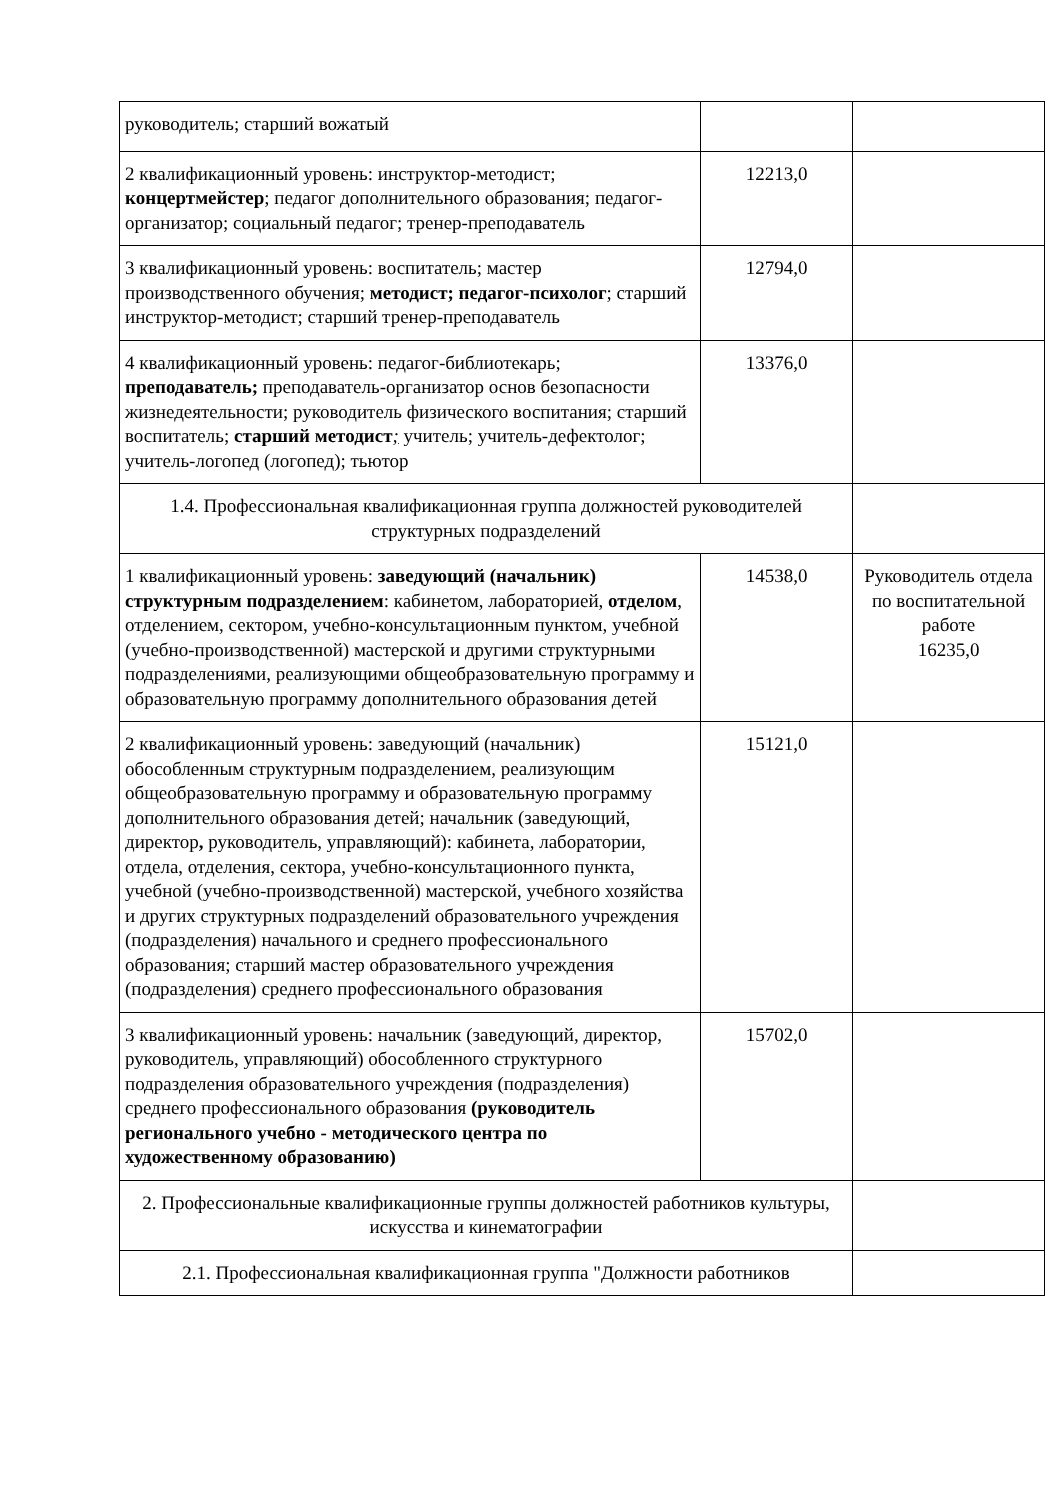| руководитель; старший вожатый | | |
| 2 квалификационный уровень: инструктор-методист; концертмейстер ; педагог дополнительного образования; педагог-организатор; социальный педагог; тренер-преподаватель | 12213,0 | |
| 3 квалификационный уровень: воспитатель; мастер производственного обучения; методист; педагог-психолог ; старший инструктор-методист; старший тренер-преподаватель | 12794,0 | |
| 4 квалификационный уровень: педагог-библиотекарь; преподаватель; преподаватель-организатор основ безопасности жизнедеятельности; руководитель физического воспитания; старший воспитатель; старший методист ; учитель; учитель-дефектолог; учитель-логопед (логопед); тьютор | 13376,0 | |
| 1.4. Профессиональная квалификационная группа должностей руководителей структурных подразделений | | |
| 1 квалификационный уровень: заведующий (начальник) структурным подразделением : кабинетом, лабораторией, отделом , отделением, сектором, учебно-консультационным пунктом, учебной (учебно-производственной) мастерской и другими структурными подразделениями, реализующими общеобразовательную программу и образовательную программу дополнительного образования детей | 14538,0 | Руководитель отдела по воспитательной работе 16235,0 |
| 2 квалификационный уровень: заведующий (начальник) обособленным структурным подразделением, реализующим общеобразовательную программу и образовательную программу дополнительного образования детей; начальник (заведующий, директор , руководитель, управляющий): кабинета, лаборатории, отдела, отделения, сектора, учебно-консультационного пункта, учебной (учебно-производственной) мастерской, учебного хозяйства и других структурных подразделений образовательного учреждения (подразделения) начального и среднего профессионального образования; старший мастер образовательного учреждения (подразделения) среднего профессионального образования | 15121,0 | |
| 3 квалификационный уровень: начальник (заведующий, директор, руководитель, управляющий) обособленного структурного подразделения образовательного учреждения (подразделения) среднего профессионального образования (руководитель регионального учебно - методического центра по художественному образованию) | 15702,0 | |
| 2. Профессиональные квалификационные группы должностей работников культуры, искусства и кинематографии | | |
| 2.1. Профессиональная квалификационная группа "Должности работников | | |